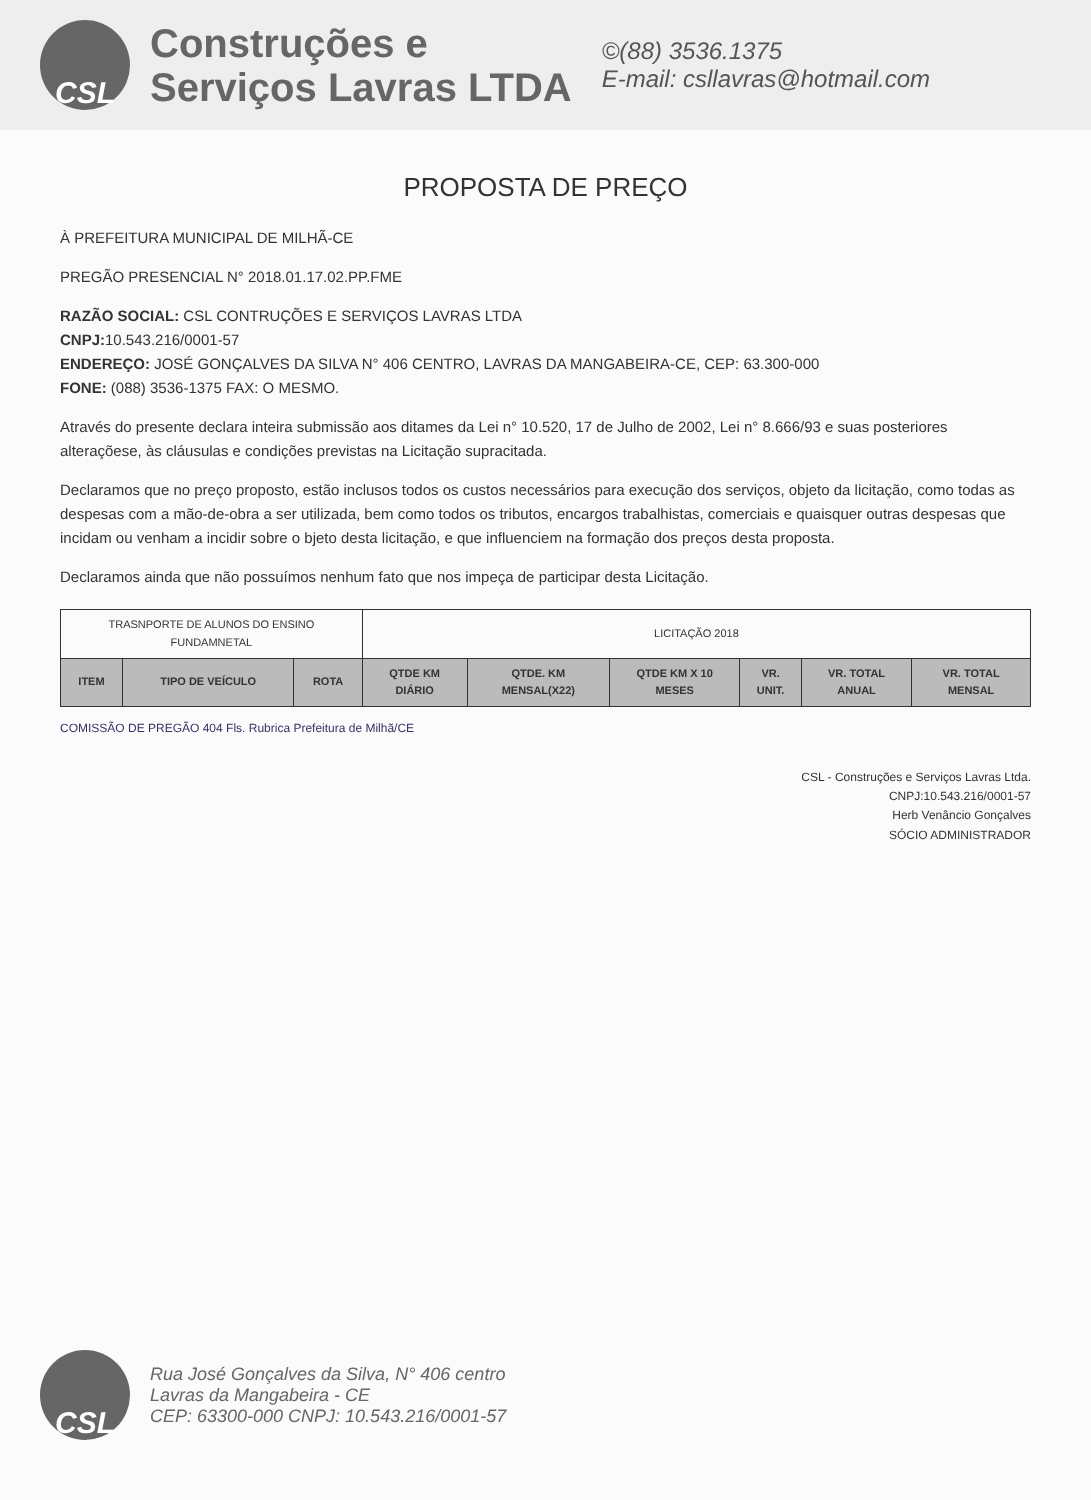CSL
Construções e
Serviços Lavras LTDA
©(88) 3536.1375
E-mail: csllavras@hotmail.com
PROPOSTA DE PREÇO
À PREFEITURA MUNICIPAL DE MILHÃ-CE
PREGÃO PRESENCIAL N° 2018.01.17.02.PP.FME
RAZÃO SOCIAL: CSL CONTRUÇÕES E SERVIÇOS LAVRAS LTDA
CNPJ: 10.543.216/0001-57
ENDEREÇO: JOSÉ GONÇALVES DA SILVA N° 406 CENTRO, LAVRAS DA MANGABEIRA-CE, CEP: 63.300-000
FONE: (088) 3536-1375 FAX: O MESMO.
Através do presente declara inteira submissão aos ditames da Lei n° 10.520, 17 de Julho de 2002, Lei n° 8.666/93 e suas posteriores alteraçõese, às cláusulas e condições previstas na Licitação supracitada.
Declaramos que no preço proposto, estão inclusos todos os custos necessários para execução dos serviços, objeto da licitação, como todas as despesas com a mão-de-obra a ser utilizada, bem como todos os tributos, encargos trabalhistas, comerciais e quaisquer outras despesas que incidam ou venham a incidir sobre o bjeto desta licitação, e que influenciem na formação dos preços desta proposta.
Declaramos ainda que não possuímos nenhum fato que nos impeça de participar desta Licitação.
| TRASNPORTE DE ALUNOS DO ENSINO FUNDAMNETAL | | | LICITAÇÃO 2018 | | | | | |
| ITEM | TIPO DE VEÍCULO | ROTA | QTDE KM DIÁRIO | QTDE. KM MENSAL(X22) | QTDE KM X 10 MESES | VR. UNIT. | VR. TOTAL ANUAL | VR. TOTAL MENSAL |
COMISSÃO DE PREGÃO 404 Fls. Rubrica Prefeitura de Milhã/CE
CSL - Construções e Serviços Lavras Ltda.
CNPJ:10.543.216/0001-57
Herb Venâncio Gonçalves
SÓCIO ADMINISTRADOR
CSL
Rua José Gonçalves da Silva, N° 406 centro
Lavras da Mangabeira - CE
CEP: 63300-000 CNPJ: 10.543.216/0001-57